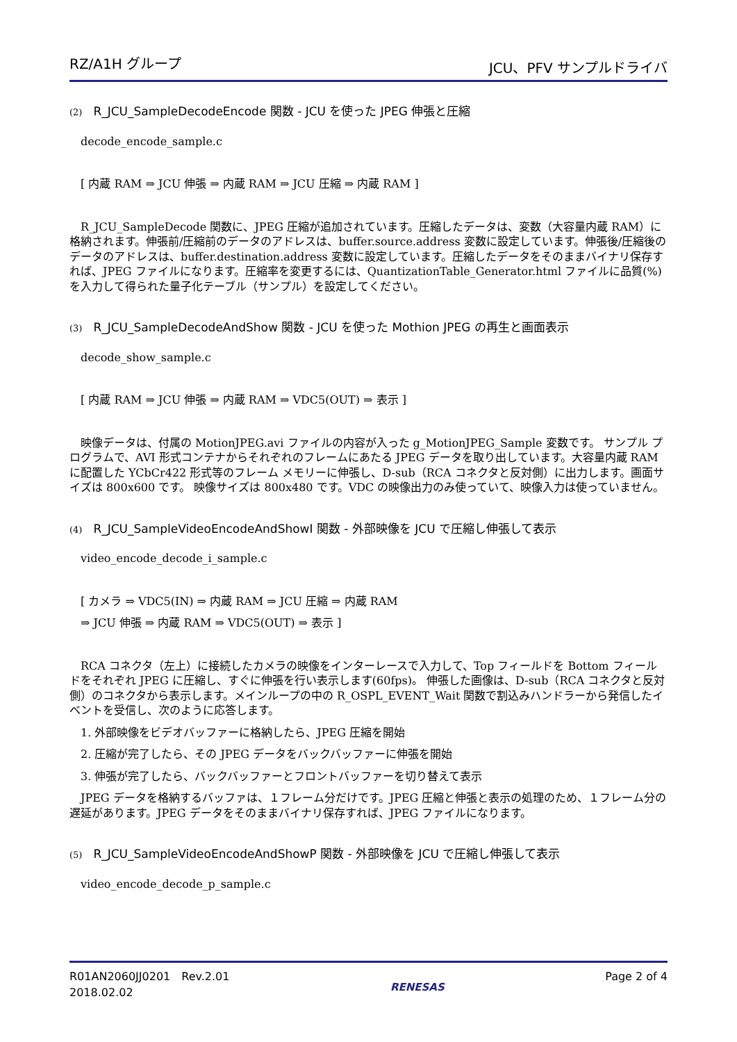RZ/A1H グループ JCU、PFV サンプルドライバ
(2) R_JCU_SampleDecodeEncode 関数 - JCU を使った JPEG 伸張と圧縮
decode_encode_sample.c
[ 内蔵 RAM ⇒ JCU 伸張 ⇒ 内蔵 RAM ⇒ JCU 圧縮 ⇒ 内蔵 RAM ]
　R_JCU_SampleDecode 関数に、JPEG 圧縮が追加されています。圧縮したデータは、変数（大容量内蔵 RAM）に格納されます。伸張前/圧縮前のデータのアドレスは、buffer.source.address 変数に設定しています。伸張後/圧縮後のデータのアドレスは、buffer.destination.address 変数に設定しています。圧縮したデータをそのままバイナリ保存すれば、JPEG ファイルになります。圧縮率を変更するには、QuantizationTable_Generator.html ファイルに品質(%)を入力して得られた量子化テーブル（サンプル）を設定してください。
(3) R_JCU_SampleDecodeAndShow 関数 - JCU を使った Mothion JPEG の再生と画面表示
decode_show_sample.c
[ 内蔵 RAM ⇒ JCU 伸張 ⇒ 内蔵 RAM ⇒ VDC5(OUT) ⇒ 表示 ]
　映像データは、付属の MotionJPEG.avi ファイルの内容が入った g_MotionJPEG_Sample 変数です。 サンプル プログラムで、AVI 形式コンテナからそれぞれのフレームにあたる JPEG データを取り出しています。大容量内蔵 RAM に配置した YCbCr422 形式等のフレーム メモリーに伸張し、D-sub（RCA コネクタと反対側）に出力します。画面サイズは 800x600 です。 映像サイズは 800x480 です。VDC の映像出力のみ使っていて、映像入力は使っていません。
(4) R_JCU_SampleVideoEncodeAndShowI 関数 - 外部映像を JCU で圧縮し伸張して表示
video_encode_decode_i_sample.c
[ カメラ ⇒ VDC5(IN) ⇒ 内蔵 RAM ⇒ JCU 圧縮 ⇒ 内蔵 RAM
⇒ JCU 伸張 ⇒ 内蔵 RAM ⇒ VDC5(OUT) ⇒ 表示 ]
　RCA コネクタ（左上）に接続したカメラの映像をインターレースで入力して、Top フィールドを Bottom フィールドをそれぞれ JPEG に圧縮し、すぐに伸張を行い表示します(60fps)。 伸張した画像は、D-sub（RCA コネクタと反対側）のコネクタから表示します。メインループの中の R_OSPL_EVENT_Wait 関数で割込みハンドラーから発信したイベントを受信し、次のように応答します。
1. 外部映像をビデオバッファーに格納したら、JPEG 圧縮を開始
2. 圧縮が完了したら、その JPEG データをバックバッファーに伸張を開始
3. 伸張が完了したら、バックバッファーとフロントバッファーを切り替えて表示
　JPEG データを格納するバッファは、１フレーム分だけです。JPEG 圧縮と伸張と表示の処理のため、１フレーム分の遅延があります。JPEG データをそのままバイナリ保存すれば、JPEG ファイルになります。
(5) R_JCU_SampleVideoEncodeAndShowP 関数 - 外部映像を JCU で圧縮し伸張して表示
video_encode_decode_p_sample.c
R01AN2060JJ0201　Rev.2.01
2018.02.02
RENESAS
Page 2 of 4